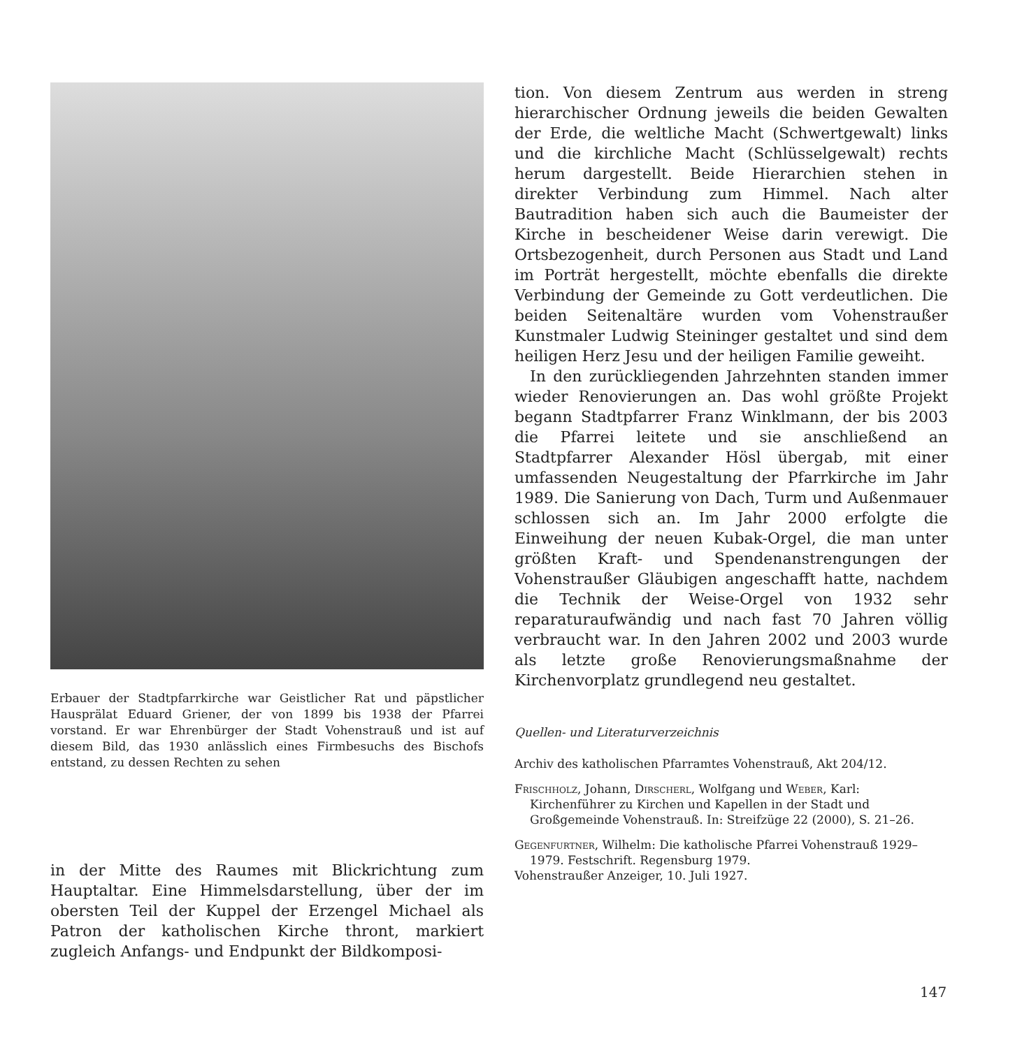Erbauer der Stadtpfarrkirche war Geistlicher Rat und päpstlicher Hausprälat Eduard Griener, der von 1899 bis 1938 der Pfarrei vorstand. Er war Ehrenbürger der Stadt Vohenstrauß und ist auf diesem Bild, das 1930 anlässlich eines Firmbesuchs des Bischofs entstand, zu dessen Rechten zu sehen
in der Mitte des Raumes mit Blickrichtung zum Hauptaltar. Eine Himmelsdarstellung, über der im obersten Teil der Kuppel der Erzengel Michael als Patron der katholischen Kirche thront, markiert zugleich Anfangs- und Endpunkt der Bildkomposi-
tion. Von diesem Zentrum aus werden in streng hierarchischer Ordnung jeweils die beiden Gewalten der Erde, die weltliche Macht (Schwertgewalt) links und die kirchliche Macht (Schlüsselgewalt) rechts herum dargestellt. Beide Hierarchien stehen in direkter Verbindung zum Himmel. Nach alter Bautradition haben sich auch die Baumeister der Kirche in bescheidener Weise darin verewigt. Die Ortsbezogenheit, durch Personen aus Stadt und Land im Porträt hergestellt, möchte ebenfalls die direkte Verbindung der Gemeinde zu Gott verdeutlichen. Die beiden Seitenaltäre wurden vom Vohenstraußer Kunstmaler Ludwig Steininger gestaltet und sind dem heiligen Herz Jesu und der heiligen Familie geweiht.
In den zurückliegenden Jahrzehnten standen immer wieder Renovierungen an. Das wohl größte Projekt begann Stadtpfarrer Franz Winklmann, der bis 2003 die Pfarrei leitete und sie anschließend an Stadtpfarrer Alexander Hösl übergab, mit einer umfassenden Neugestaltung der Pfarrkirche im Jahr 1989. Die Sanierung von Dach, Turm und Außenmauer schlossen sich an. Im Jahr 2000 erfolgte die Einweihung der neuen Kubak-Orgel, die man unter größten Kraft- und Spendenanstrengungen der Vohenstraußer Gläubigen angeschafft hatte, nachdem die Technik der Weise-Orgel von 1932 sehr reparaturaufwändig und nach fast 70 Jahren völlig verbraucht war. In den Jahren 2002 und 2003 wurde als letzte große Renovierungsmaßnahme der Kirchenvorplatz grundlegend neu gestaltet.
Quellen- und Literaturverzeichnis
Archiv des katholischen Pfarramtes Vohenstrauß, Akt 204/12.
Frischholz, Johann, Dirscherl, Wolfgang und Weber, Karl: Kirchenführer zu Kirchen und Kapellen in der Stadt und Großgemeinde Vohenstrauß. In: Streifzüge 22 (2000), S. 21–26.
Gegenfurtner, Wilhelm: Die katholische Pfarrei Vohenstrauß 1929–1979. Festschrift. Regensburg 1979.
Vohenstraußer Anzeiger, 10. Juli 1927.
147